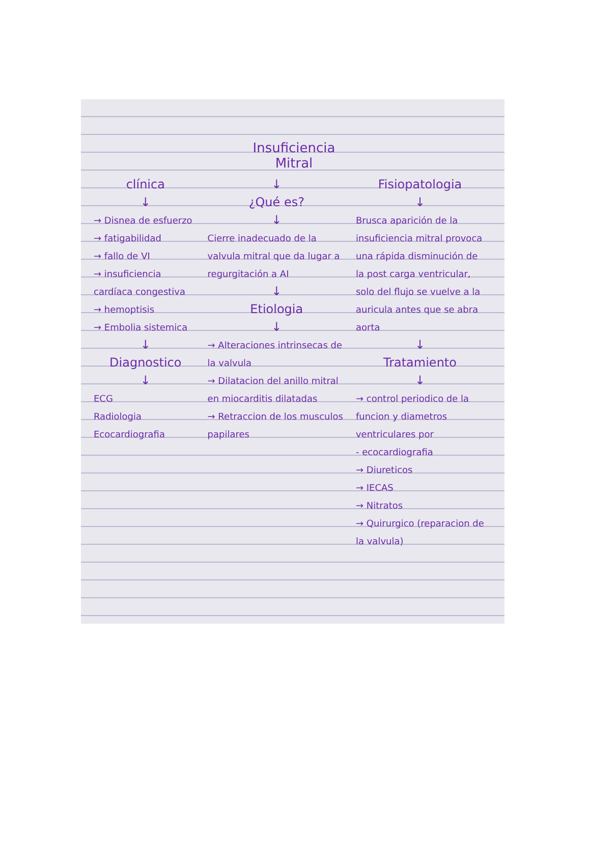Insuficiencia
Mitral
clínica
↓
→ Disnea de esfuerzo
→ fatigabilidad
→ fallo de VI
→ insuficiencia cardíaca congestiva
→ hemoptisis
→ Embolia sistemica
↓
Diagnostico
↓
ECG
Radiologia
Ecocardiografia
↓
¿Qué es?
↓
Cierre inadecuado de la valvula mitral que da lugar a regurgitación a AI
↓
Etiologia
↓
→ Alteraciones intrinsecas de la valvula
→ Dilatacion del anillo mitral en miocarditis dilatadas
→ Retraccion de los musculos papilares
Fisiopatologia
↓
Brusca aparición de la insuficiencia mitral provoca una rápida disminución de la post carga ventricular, solo del flujo se vuelve a la auricula antes que se abra aorta
↓
Tratamiento
↓
→ control periodico de la funcion y diametros ventriculares por
- ecocardiografia
→ Diureticos
→ IECAS
→ Nitratos
→ Quirurgico (reparacion de la valvula)